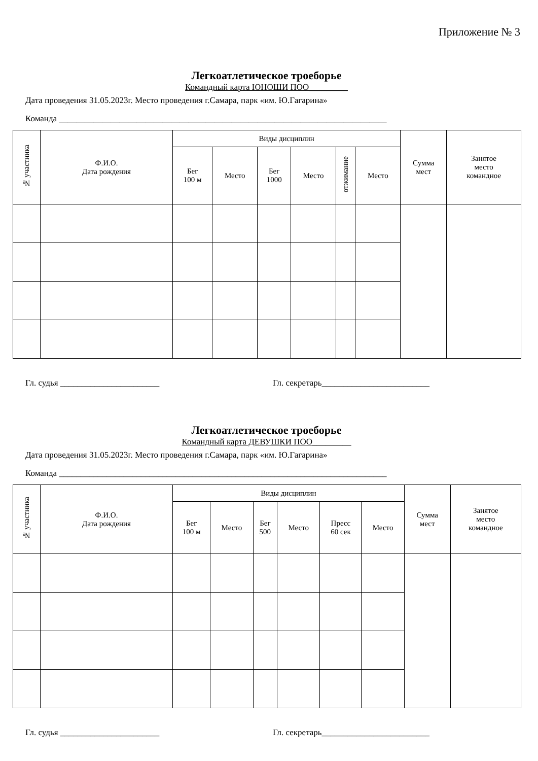Приложение № 3
Легкоатлетическое троеборье
Командный карта ЮНОШИ ПОО_________
Дата проведения 31.05.2023г. Место проведения г.Самара, парк «им. Ю.Гагарина»
Команда ____________________________________________________________________________
| № участника | Ф.И.О. Дата рождения | Виды дисциплин | | | | | | Сумма мест | Занятое место командное |
| --- | --- | --- | --- | --- | --- | --- | --- | --- | --- |
| | | Бег 100 м | Место | Бег 1000 | Место | отжимание | Место | | |
Гл. судья _______________________ Гл. секретарь_________________________
Легкоатлетическое троеборье
Командный карта ДЕВУШКИ ПОО_________
Дата проведения 31.05.2023г. Место проведения г.Самара, парк «им. Ю.Гагарина»
Команда ____________________________________________________________________________
| № участника | Ф.И.О. Дата рождения | Виды дисциплин | | | | | | Сумма мест | Занятое место командное |
| --- | --- | --- | --- | --- | --- | --- | --- | --- | --- |
| | | Бег 100 м | Место | Бег 500 | Место | Пресс 60 сек | Место | | |
Гл. судья _______________________ Гл. секретарь_________________________